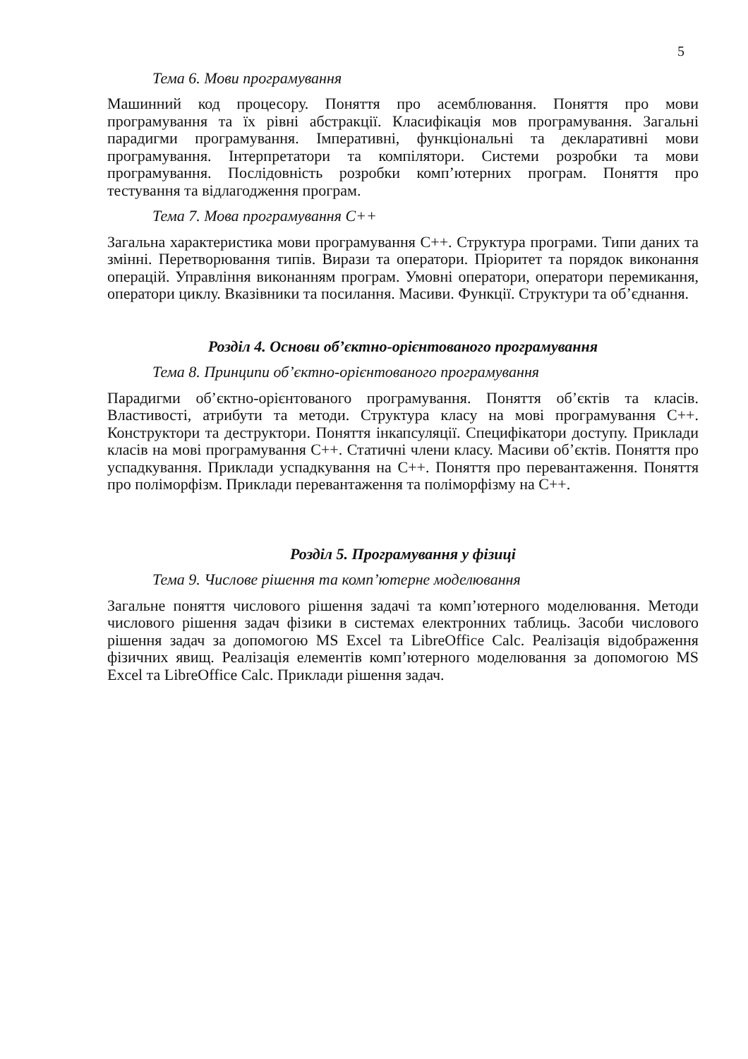5
Тема 6. Мови програмування
Машинний код процесору. Поняття про асемблювання. Поняття про мови програмування та їх рівні абстракції. Класифікація мов програмування. Загальні парадигми програмування. Імперативні, функціональні та декларативні мови програмування. Інтерпретатори та компілятори. Системи розробки та мови програмування. Послідовність розробки комп’ютерних програм. Поняття про тестування та відлагодження програм.
Тема 7. Мова програмування С++
Загальна характеристика мови програмування С++. Структура програми. Типи даних та змінні. Перетворювання типів. Вирази та оператори. Пріоритет та порядок виконання операцій. Управління виконанням програм. Умовні оператори, оператори перемикання, оператори циклу. Вказівники та посилання. Масиви. Функції. Структури та об’єднання.
Розділ 4. Основи об’єктно-орієнтованого програмування
Тема 8. Принципи об’єктно-орієнтованого програмування
Парадигми об’єктно-орієнтованого програмування. Поняття об’єктів та класів. Властивості, атрибути та методи. Структура класу на мові програмування С++. Конструктори та деструктори. Поняття інкапсуляції. Специфікатори доступу. Приклади класів на мові програмування С++. Статичні члени класу. Масиви об’єктів. Поняття про успадкування. Приклади успадкування на С++. Поняття про перевантаження. Поняття про поліморфізм. Приклади перевантаження та поліморфізму на С++.
Розділ 5. Програмування у фізиці
Тема 9. Числове рішення та комп’ютерне моделювання
Загальне поняття числового рішення задачі та комп’ютерного моделювання. Методи числового рішення задач фізики в системах електронних таблиць. Засоби числового рішення задач за допомогою MS Excel та LibreOffice Calc. Реалізація відображення фізичних явищ. Реалізація елементів комп’ютерного моделювання за допомогою MS Excel та LibreOffice Calc. Приклади рішення задач.